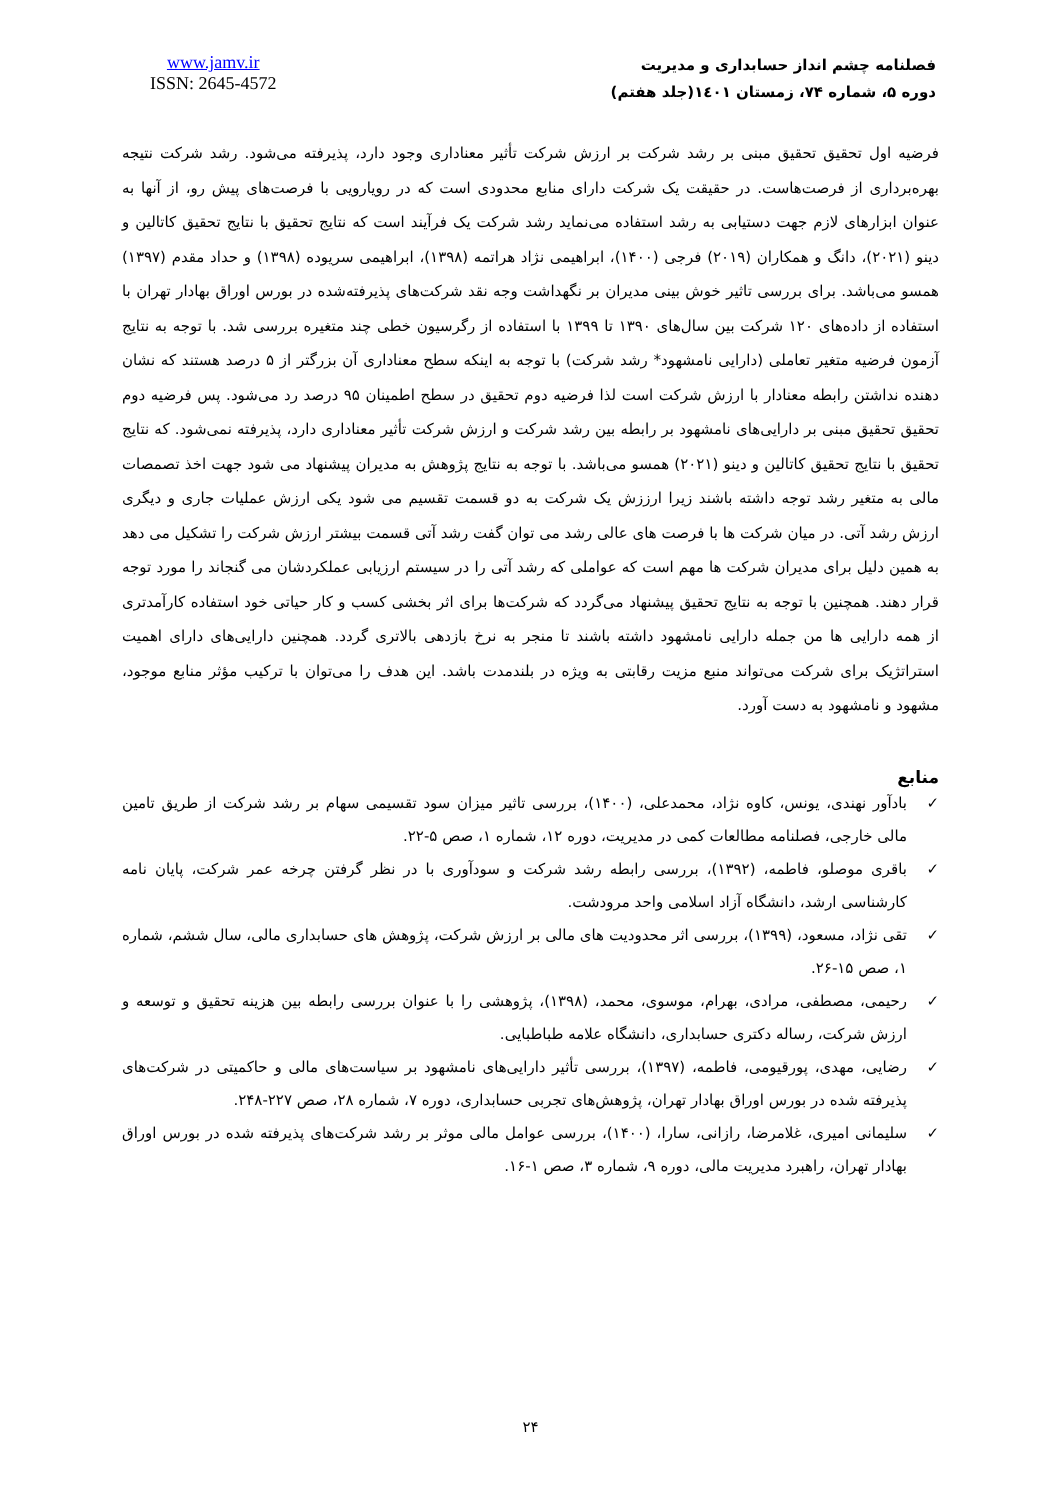www.jamv.ir
ISSN: 2645-4572
فصلنامه چشم انداز حسابداری و مدیریت
دوره ۵، شماره ۷۴، زمستان ۱٤۰۱(جلد هفتم)
فرضیه اول تحقیق تحقیق مبنی بر رشد شرکت بر ارزش شرکت تأثیر معناداری وجود دارد، پذیرفته می‌شود. رشد شرکت نتیجه بهره‌برداری از فرصت‌هاست. در حقیقت یک شرکت دارای منابع محدودی است که در رویارویی با فرصت‌های پیش رو، از آنها به عنوان ابزارهای لازم جهت دستیابی به رشد استفاده می‌نماید رشد شرکت یک فرآیند است که نتایج تحقیق با نتایج تحقیق کاتالین و دینو (۲۰۲۱)، دانگ و همکاران (۲۰۱۹) فرجی (۱۴۰۰)، ابراهیمی نژاد هراتمه (۱۳۹۸)، ابراهیمی سریوده (۱۳۹۸) و حداد مقدم (۱۳۹۷) همسو می‌باشد. برای بررسی تاثیر خوش بینی مدیران بر نگهداشت وجه نقد شرکت‌های پذیرفته‌شده در بورس اوراق بهادار تهران با استفاده از داده‌های ۱۲۰ شرکت بین سال‌های ۱۳۹۰ تا ۱۳۹۹ با استفاده از رگرسیون خطی چند متغیره بررسی شد. با توجه به نتایج آزمون فرضیه متغیر تعاملی (دارایی نامشهود* رشد شرکت) با توجه به اینکه سطح معناداری آن بزرگتر از ۵ درصد هستند که نشان دهنده نداشتن رابطه معنادار با ارزش شرکت است لذا فرضیه دوم تحقیق در سطح اطمینان ۹۵ درصد رد می‌شود. پس فرضیه دوم تحقیق تحقیق مبنی بر دارایی‌های نامشهود بر رابطه بین رشد شرکت و ارزش شرکت تأثیر معناداری دارد، پذیرفته نمی‌شود. که نتایج تحقیق با نتایج تحقیق کاتالین و دینو (۲۰۲۱) همسو می‌باشد. با توجه به نتایج پژوهش به مدیران پیشنهاد می شود جهت اخذ تصمصات مالی به متغیر رشد توجه داشته باشند زیرا ارززش یک شرکت به دو قسمت تقسیم می شود یکی ارزش عملیات جاری و دیگری ارزش رشد آتی. در میان شرکت ها با فرصت های عالی رشد می توان گفت رشد آتی قسمت بیشتر ارزش شرکت را تشکیل می دهد به همین دلیل برای مدیران شرکت ها مهم است که عواملی که رشد آتی را در سیستم ارزیابی عملکردشان می گنجاند را مورد توجه قرار دهند. همچنین با توجه به نتایج تحقیق پیشنهاد می‌گردد که شرکت‌ها برای اثر بخشی کسب و کار حیاتی خود استفاده کارآمدتری از همه دارایی ها من جمله دارایی نامشهود داشته باشند تا منجر به نرخ بازدهی بالاتری گردد. همچنین دارایی‌های دارای اهمیت استراتژیک برای شرکت می‌تواند منبع مزیت رقابتی به ویژه در بلندمدت باشد. این هدف را می‌توان با ترکیب مؤثر منابع موجود، مشهود و نامشهود به دست آورد.
منابع
✓ بادآور نهندی، یونس، کاوه نژاد، محمدعلی، (۱۴۰۰)، بررسی تاثیر میزان سود تقسیمی سهام بر رشد شرکت از طریق تامین مالی خارجی، فصلنامه مطالعات کمی در مدیریت، دوره ۱۲، شماره ۱، صص ۵-۲۲.
✓ باقری موصلو، فاطمه، (۱۳۹۲)، بررسی رابطه رشد شرکت و سودآوری با در نظر گرفتن چرخه عمر شرکت، پایان نامه کارشناسی ارشد، دانشگاه آزاد اسلامی واحد مرودشت.
✓ تقی نژاد، مسعود، (۱۳۹۹)، بررسی اثر محدودیت های مالی بر ارزش شرکت، پژوهش های حسابداری مالی، سال ششم، شماره ۱، صص ۱۵-۲۶.
✓ رحیمی، مصطفی، مرادی، بهرام، موسوی، محمد، (۱۳۹۸)، پژوهشی را با عنوان بررسی رابطه بین هزینه تحقیق و توسعه و ارزش شرکت، رساله دکتری حسابداری، دانشگاه علامه طباطبایی.
✓ رضایی، مهدی، پورقیومی، فاطمه، (۱۳۹۷)، بررسی تأثیر دارایی‌های نامشهود بر سیاست‌های مالی و حاکمیتی در شرکت‌های پذیرفته شده در بورس اوراق بهادار تهران، پژوهش‌های تجربی حسابداری، دوره ۷، شماره ۲۸، صص ۲۲۷-۲۴۸.
✓ سلیمانی امیری، غلامرضا، رازانی، سارا، (۱۴۰۰)، بررسی عوامل مالی موثر بر رشد شرکت‌های پذیرفته شده در بورس اوراق بهادار تهران، راهبرد مدیریت مالی، دوره ۹، شماره ۳، صص ۱-۱۶.
۲۴